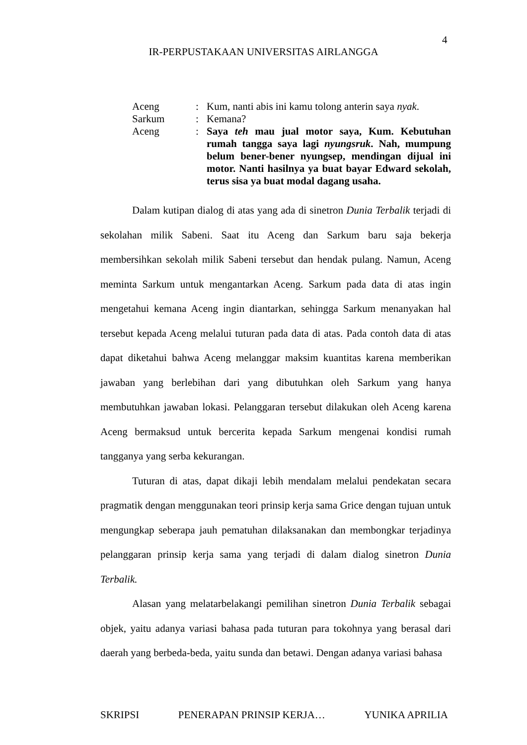4
IR-PERPUSTAKAAN UNIVERSITAS AIRLANGGA
| Aceng | : | Kum, nanti abis ini kamu tolong anterin saya nyak . |
| Sarkum | : | Kemana? |
| Aceng | : | Saya teh mau jual motor saya, Kum. Kebutuhan rumah tangga saya lagi nyungsruk . Nah, mumpung belum bener-bener nyungsep, mendingan dijual ini motor. Nanti hasilnya ya buat bayar Edward sekolah, terus sisa ya buat modal dagang usaha. |
Dalam kutipan dialog di atas yang ada di sinetron Dunia Terbalik terjadi di sekolahan milik Sabeni. Saat itu Aceng dan Sarkum baru saja bekerja membersihkan sekolah milik Sabeni tersebut dan hendak pulang. Namun, Aceng meminta Sarkum untuk mengantarkan Aceng. Sarkum pada data di atas ingin mengetahui kemana Aceng ingin diantarkan, sehingga Sarkum menanyakan hal tersebut kepada Aceng melalui tuturan pada data di atas. Pada contoh data di atas dapat diketahui bahwa Aceng melanggar maksim kuantitas karena memberikan jawaban yang berlebihan dari yang dibutuhkan oleh Sarkum yang hanya membutuhkan jawaban lokasi. Pelanggaran tersebut dilakukan oleh Aceng karena Aceng bermaksud untuk bercerita kepada Sarkum mengenai kondisi rumah tangganya yang serba kekurangan.
Tuturan di atas, dapat dikaji lebih mendalam melalui pendekatan secara pragmatik dengan menggunakan teori prinsip kerja sama Grice dengan tujuan untuk mengungkap seberapa jauh pematuhan dilaksanakan dan membongkar terjadinya pelanggaran prinsip kerja sama yang terjadi di dalam dialog sinetron Dunia Terbalik.
Alasan yang melatarbelakangi pemilihan sinetron Dunia Terbalik sebagai objek, yaitu adanya variasi bahasa pada tuturan para tokohnya yang berasal dari daerah yang berbeda-beda, yaitu sunda dan betawi. Dengan adanya variasi bahasa
SKRIPSI PENERAPAN PRINSIP KERJA… YUNIKA APRILIA